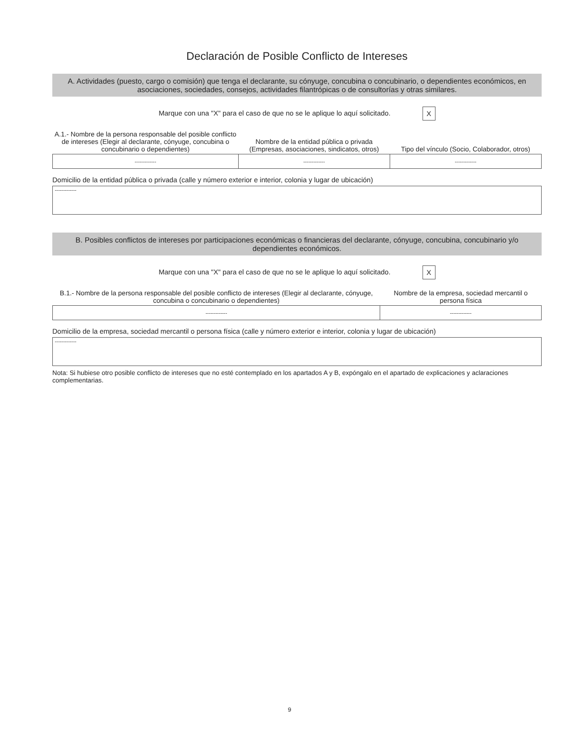Declaración de Posible Conflicto de Intereses
A. Actividades (puesto, cargo o comisión) que tenga el declarante, su cónyuge, concubina o concubinario, o dependientes económicos, en asociaciones, sociedades, consejos, actividades filantrópicas o de consultorías y otras similares.
Marque con una "X" para el caso de que no se le aplique lo aquí solicitado. X
| A.1.- Nombre de la persona responsable del posible conflicto de intereses (Elegir al declarante, cónyuge, concubina o concubinario o dependientes) | Nombre de la entidad pública o privada (Empresas, asociaciones, sindicatos, otros) | Tipo del vínculo (Socio, Colaborador, otros) |
| --- | --- | --- |
| ------------- | ------------- | ------------- |
Domicilio de la entidad pública o privada (calle y número exterior e interior, colonia y lugar de ubicación)
-------------
B. Posibles conflictos de intereses por participaciones económicas o financieras del declarante, cónyuge, concubina, concubinario y/o dependientes económicos.
Marque con una "X" para el caso de que no se le aplique lo aquí solicitado. X
| B.1.- Nombre de la persona responsable del posible conflicto de intereses (Elegir al declarante, cónyuge, concubina o concubinario o dependientes) | Nombre de la empresa, sociedad mercantil o persona física |
| --- | --- |
| ------------- | ------------- |
Domicilio de la empresa, sociedad mercantil o persona física (calle y número exterior e interior, colonia y lugar de ubicación)
-------------
Nota: Si hubiese otro posible conflicto de intereses que no esté contemplado en los apartados A y B, expóngalo en el apartado de explicaciones y aclaraciones complementarias.
9